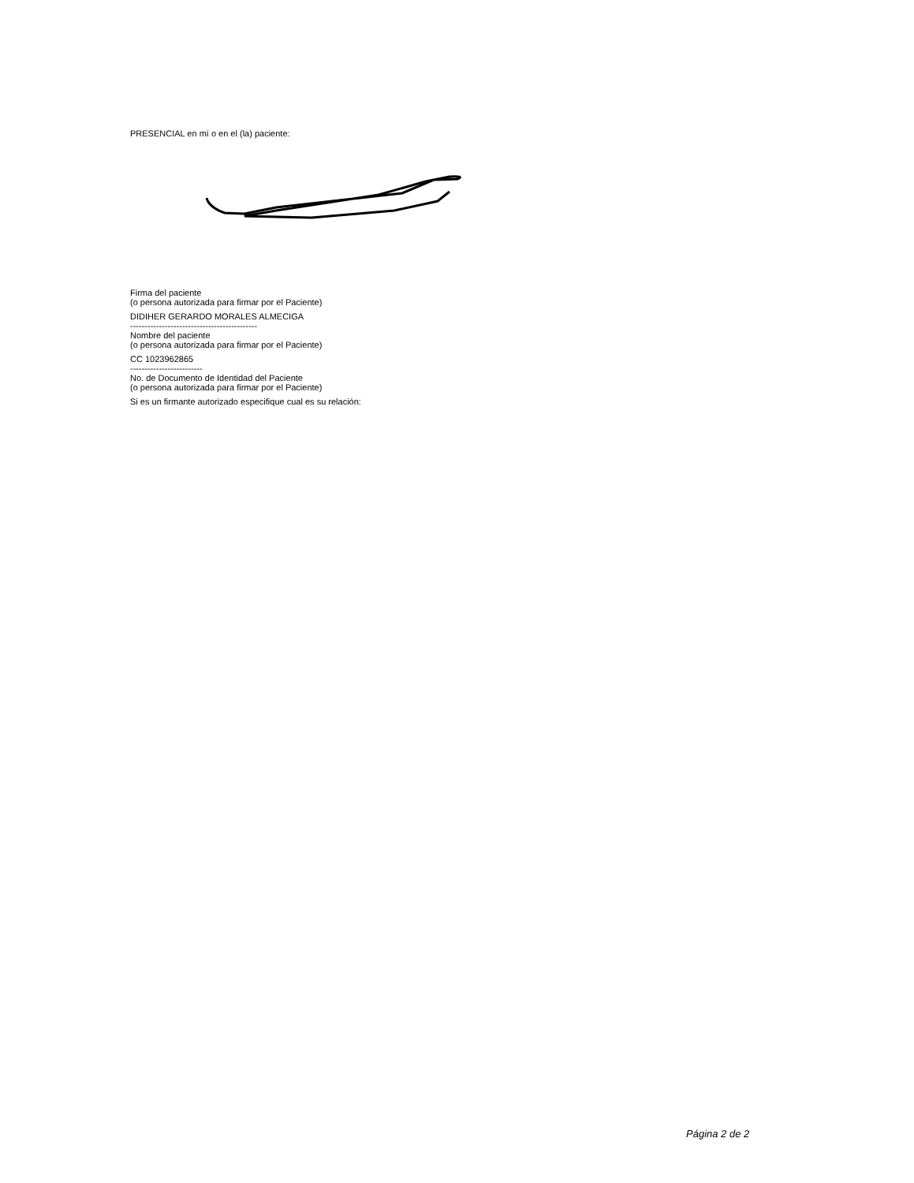PRESENCIAL en mí o en el (la) paciente:
Firma del paciente
(o persona autorizada para firmar por el Paciente)
DIDIHER GERARDO MORALES ALMECIGA
--------------------------------------------
Nombre del paciente
(o persona autorizada para firmar por el Paciente)
CC 1023962865
-------------------------
No. de Documento de Identidad del Paciente
(o persona autorizada para firmar por el Paciente)
Si es un firmante autorizado especifique cual es su relación:
Página 2 de 2